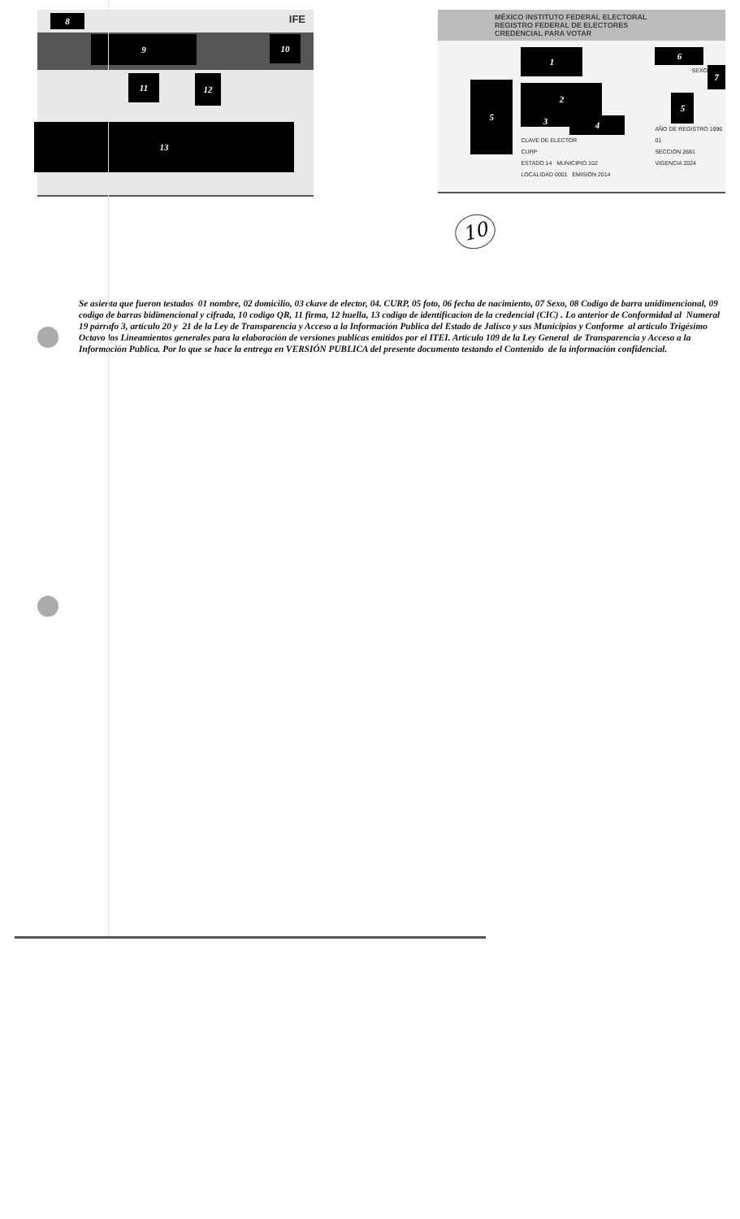8
IFE
9
10
11
12
13
MÉXICO INSTITUTO FEDERAL ELECTORAL
REGISTRO FEDERAL DE ELECTORES
CREDENCIAL PARA VOTAR
5
1
2
3
4
CLAVE DE ELECTOR
CURP
ESTADO 14 MUNICIPIO 102
LOCALIDAD 0001 EMISIÓN 2014
6
SEXO
7
5
AÑO DE REGISTRO 1996 01
SECCIÓN 2681
VIGENCIA 2024
10
Se asienta que fueron testados 01 nombre, 02 domicilio, 03 ckave de elector, 04. CURP, 05 foto, 06 fecha de nacimiento, 07 Sexo, 08 Codigo de barra unidimencional, 09 codigo de barras bidimencional y cifrada, 10 codigo QR, 11 firma, 12 huella, 13 codigo de identificacion de la credencial (CIC) . Lo anterior de Conformidad al Numeral 19 párrafo 3, artículo 20 y 21 de la Ley de Transparencia y Acceso a la Información Publica del Estado de Jalisco y sus Municipios y Conforme al articulo Trigésimo Octavo los Lineamientos generales para la elaboración de versiones publicas emitidos por el ITEI. Articulo 109 de la Ley General de Transparencia y Acceso a la Información Publica. Por lo que se hace la entrega en VERSIÓN PUBLICA del presente documento testando el Contenido de la información confidencial.